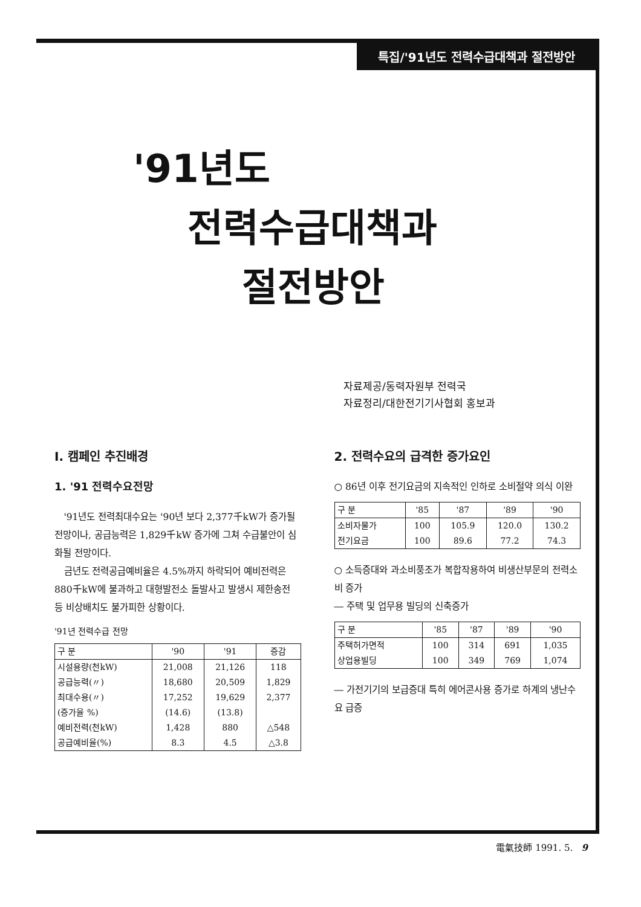특집/'91년도 전력수급대책과 절전방안
'91년도
전력수급대책과
절전방안
자료제공/동력자원부 전력국
자료정리/대한전기기사협회 홍보과
Ⅰ. 캠페인 추진배경
1. '91 전력수요전망
'91년도 전력최대수요는 '90년 보다 2,377千kW가 증가될 전망이나, 공급능력은 1,829千kW 증가에 그쳐 수급불안이 심화될 전망이다.
금년도 전력공급예비율은 4.5%까지 하락되어 예비전력은 880千kW에 불과하고 대형발전소 돌발사고 발생시 제한송전 등 비상배치도 불가피한 상황이다.
'91년 전력수급 전망
| 구 분 | '90 | '91 | 증감 |
| --- | --- | --- | --- |
| 시설용량(천kW) | 21,008 | 21,126 | 118 |
| 공급능력(〃) | 18,680 | 20,509 | 1,829 |
| 최대수용(〃) | 17,252 | 19,629 | 2,377 |
| (증가율 %) | (14.6) | (13.8) | |
| 예비전력(천kW) | 1,428 | 880 | △548 |
| 공급예비율(%) | 8.3 | 4.5 | △3.8 |
2. 전력수요의 급격한 증가요인
○ 86년 이후 전기요금의 지속적인 인하로 소비절약 의식 이완
| 구 분 | '85 | '87 | '89 | '90 |
| --- | --- | --- | --- | --- |
| 소비자물가 | 100 | 105.9 | 120.0 | 130.2 |
| 전기요금 | 100 | 89.6 | 77.2 | 74.3 |
○ 소득증대와 과소비풍조가 복합작용하여 비생산부문의 전력소비 증가
― 주택 및 업무용 빌딩의 신축증가
| 구 분 | '85 | '87 | '89 | '90 |
| --- | --- | --- | --- | --- |
| 주택허가면적 | 100 | 314 | 691 | 1,035 |
| 상업용빌딩 | 100 | 349 | 769 | 1,074 |
― 가전기기의 보급증대 특히 에어콘사용 증가로 하계의 냉난수요 급증
電氣技師 1991. 5. 9